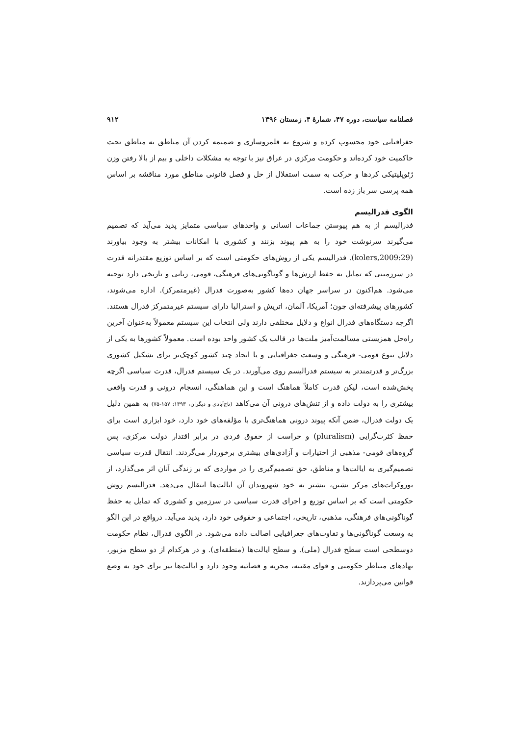فصلنامه سیاست، دوره ۴۷، شمارهٔ ۴، زمستان ۱۳۹۶ ۹۱۲
جغرافیایی خود محسوب کرده و شروع به قلمروسازی و ضمیمه کردن آن مناطق به مناطق تحت حاکمیت خود کرده‌اند و حکومت مرکزی در عراق نیز با توجه به مشکلات داخلی و بیم از بالا رفتن وزن ژئوپلیتیکی کردها و حرکت به سمت استقلال از حل و فصل قانونی مناطق مورد مناقشه بر اساس همه پرسی سر باز زده است.
الگوی فدرالیسم
فدرالیسم از به هم پیوستن جماعات انسانی و واحدهای سیاسی متمایز پدید می‌آید که تصمیم می‌گیرند سرنوشت خود را به هم پیوند بزنند و کشوری با امکانات بیشتر به وجود بیاورند (kolers,2009:29). فدرالیسم یکی از روش‌های حکومتی است که بر اساس توزیع مقتدرانه قدرت در سرزمینی که تمایل به حفظ ارزش‌ها و گوناگونی‌های فرهنگی، قومی، زبانی و تاریخی دارد توجیه می‌شود. هم‌اکنون در سراسر جهان ده‌ها کشور به‌صورت فدرال (غیرمتمرکز). اداره می‌شوند، کشورهای پیشرفته‌ای چون؛ آمریکا، آلمان، اتریش و استرالیا دارای سیستم غیرمتمرکز فدرال هستند. اگرچه دستگاه‌های فدرال انواع و دلایل مختلفی دارند ولی انتخاب این سیستم معمولاً به‌عنوان آخرین راه‌حل همزیستی مسالمت‌آمیز ملت‌ها در قالب یک کشور واحد بوده است. معمولاً کشورها به یکی از دلایل تنوع قومی- فرهنگی و وسعت جغرافیایی و یا اتحاد چند کشور کوچک‌تر برای تشکیل کشوری بزرگ‌تر و قدرتمندتر به سیستم فدرالیسم روی می‌آورند. در یک سیستم فدرال، قدرت سیاسی اگرچه پخش‌شده است، لیکن قدرت کاملاً هماهنگ است و این هماهنگی، انسجام درونی و قدرت واقعی بیشتری را به دولت داده و از تنش‌های درونی آن می‌کاهد (تاج‌آبادی و دیگران، ۱۳۹۳: ۱۵۷-۷۵) به همین دلیل یک دولت فدرال، ضمن آنکه پیوند درونی هماهنگ‌تری با مؤلفه‌های خود دارد، خود ابزاری است برای حفظ کثرت‌گرایی (pluralism) و حراست از حقوق فردی در برابر اقتدار دولت مرکزی، پس گروه‌های قومی- مذهبی از اختیارات و آزادی‌های بیشتری برخوردار می‌گردند. انتقال قدرت سیاسی تصمیم‌گیری به ایالت‌ها و مناطق، حق تصمیم‌گیری را در مواردی که بر زندگی آنان اثر می‌گذارد، از بوروکرات‌های مرکز نشین، بیشتر به خود شهروندان آن ایالت‌ها انتقال می‌دهد. فدرالیسم روش حکومتی است که بر اساس توزیع و اجرای قدرت سیاسی در سرزمین و کشوری که تمایل به حفظ گوناگونی‌های فرهنگی، مذهبی، تاریخی، اجتماعی و حقوقی خود دارد، پدید می‌آید. درواقع در این الگو به وسعت گوناگونی‌ها و تفاوت‌های جغرافیایی اصالت داده می‌شود. در الگوی فدرال، نظام حکومت دوسطحی است سطح فدرال (ملی). و سطح ایالت‌ها (منطقه‌ای). و در هرکدام از دو سطح مزبور، نهادهای متناظر حکومتی و قوای مقننه، مجریه و قضائیه وجود دارد و ایالت‌ها نیز برای خود به وضع قوانین می‌پردازند.